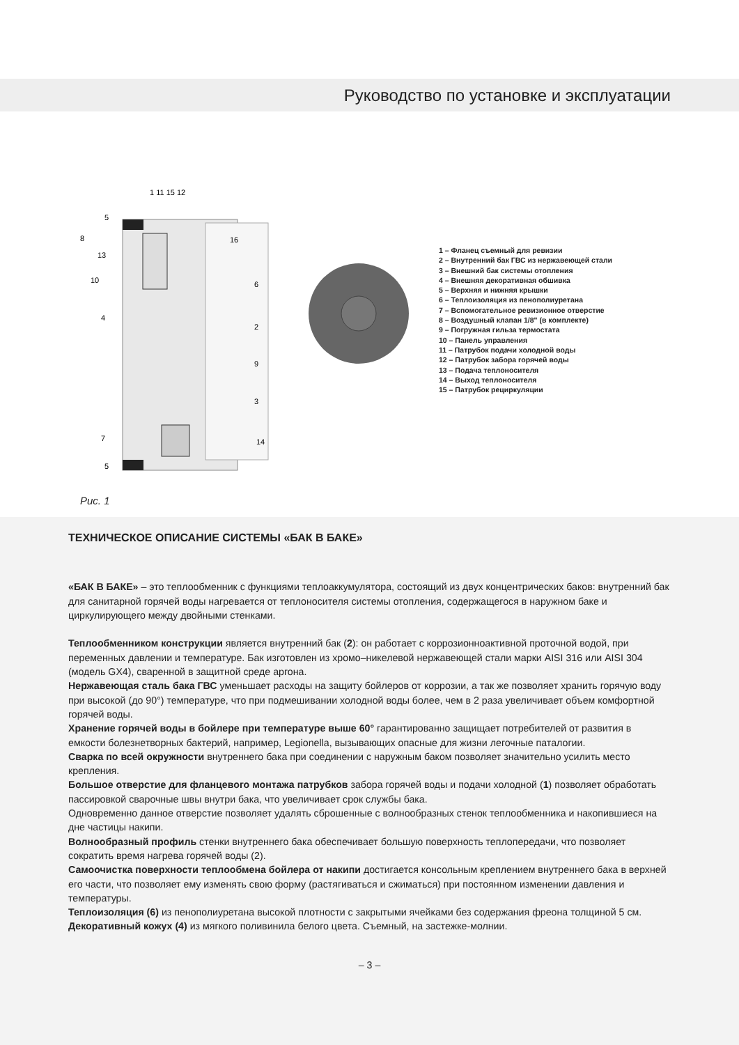Руководство по установке и эксплуатации
8
5
13
10
4
6
2
9
3
7
14
5
1 11 15 12
16
1 – Фланец съемный для ревизии
2 – Внутренний бак ГВС из нержавеющей стали
3 – Внешний бак системы отопления
4 – Внешняя декоративная обшивка
5 – Верхняя и нижняя крышки
6 – Теплоизоляция из пенополиуретана
7 – Вспомогательное ревизионное отверстие
8 – Воздушный клапан 1/8" (в комплекте)
9 – Погружная гильза термостата
10 – Панель управления
11 – Патрубок подачи холодной воды
12 – Патрубок забора горячей воды
13 – Подача теплоносителя
14 – Выход теплоносителя
15 – Патрубок рециркуляции
Рис. 1
ТЕХНИЧЕСКОЕ ОПИСАНИЕ СИСТЕМЫ «БАК В БАКЕ»
«БАК В БАКЕ» – это теплообменник с функциями теплоаккумулятора, состоящий из двух концентрических баков: внутренний бак для санитарной горячей воды нагревается от теплоносителя системы отопления, содержащегося в наружном баке и циркулирующего между двойными стенками.
Теплообменником конструкции является внутренний бак (2): он работает с коррозионноактивной проточной водой, при переменных давлении и температуре. Бак изготовлен из хромо–никелевой нержавеющей стали марки AISI 316 или AISI 304 (модель GX4), сваренной в защитной среде аргона.
Нержавеющая сталь бака ГВС уменьшает расходы на защиту бойлеров от коррозии, а так же позволяет хранить горячую воду при высокой (до 90°) температуре, что при подмешивании холодной воды более, чем в 2 раза увеличивает объем комфортной горячей воды.
Хранение горячей воды в бойлере при температуре выше 60° гарантированно защищает потребителей от развития в емкости болезнетворных бактерий, например, Legionella, вызывающих опасные для жизни легочные паталогии.
Сварка по всей окружности внутреннего бака при соединении с наружным баком позволяет значительно усилить место крепления.
Большое отверстие для фланцевого монтажа патрубков забора горячей воды и подачи холодной (1) позволяет обработать пассировкой сварочные швы внутри бака, что увеличивает срок службы бака.
Одновременно данное отверстие позволяет удалять сброшенные с волнообразных стенок теплообменника и накопившиеся на дне частицы накипи.
Волнообразный профиль стенки внутреннего бака обеспечивает большую поверхность теплопередачи, что позволяет сократить время нагрева горячей воды (2).
Самоочистка поверхности теплообмена бойлера от накипи достигается консольным креплением внутреннего бака в верхней его части, что позволяет ему изменять свою форму (растягиваться и сжиматься) при постоянном изменении давления и температуры.
Теплоизоляция (6) из пенополиуретана высокой плотности с закрытыми ячейками без содержания фреона толщиной 5 см.
Декоративный кожух (4) из мягкого поливинила белого цвета. Съемный, на застежке-молнии.
– 3 –